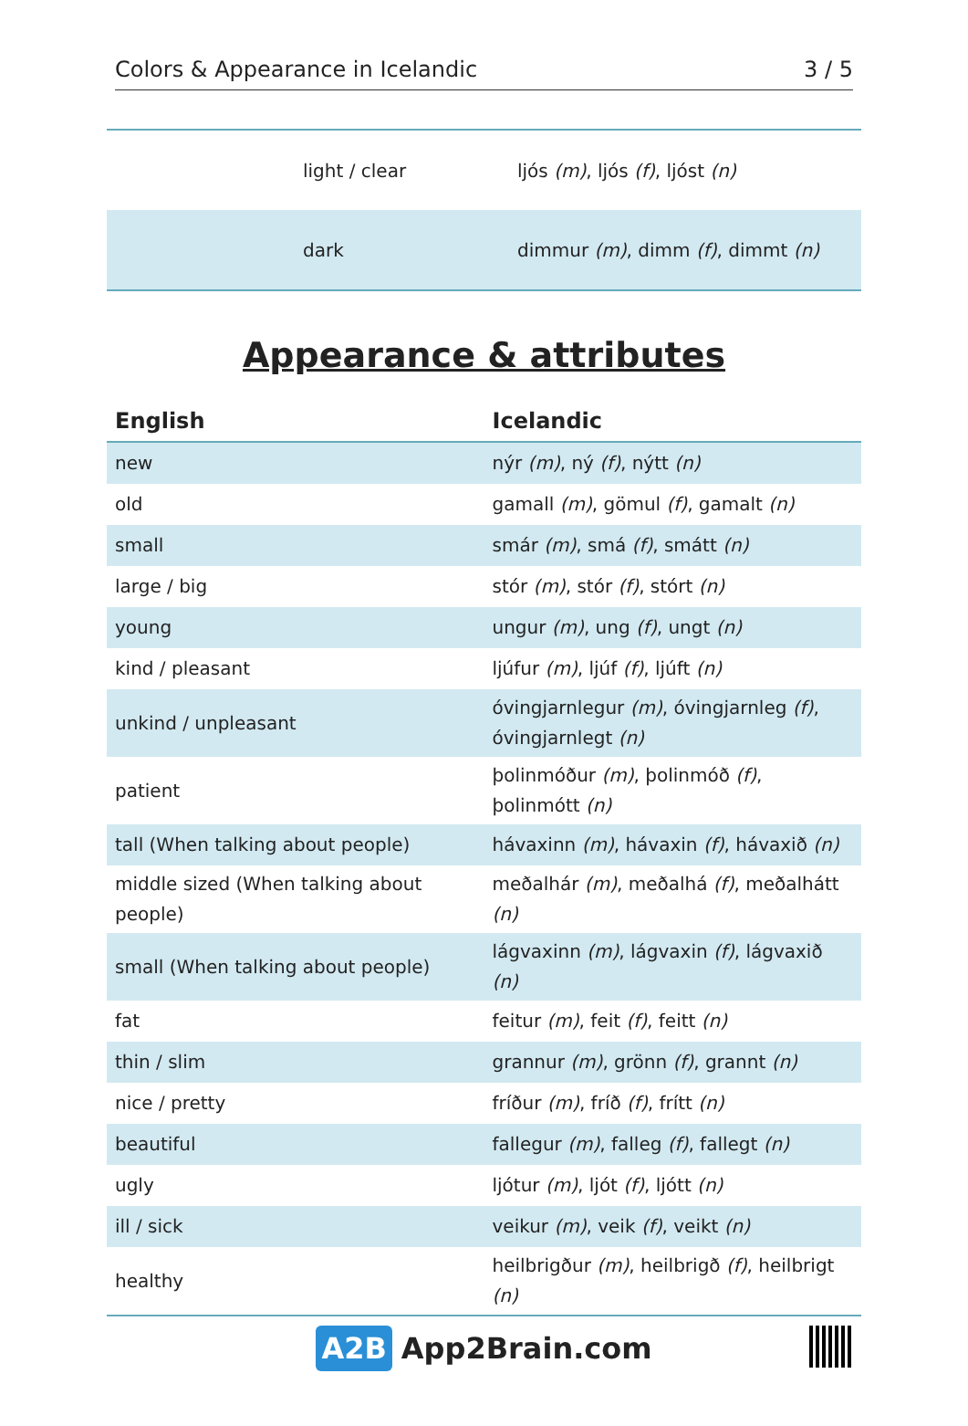Colors & Appearance in Icelandic 3 / 5
| light / clear | ljós (m) , ljós (f) , ljóst (n) |
| dark | dimmur (m) , dimm (f) , dimmt (n) |
Appearance & attributes
| English | Icelandic |
| --- | --- |
| new | nýr (m) , ný (f) , nýtt (n) |
| old | gamall (m) , gömul (f) , gamalt (n) |
| small | smár (m) , smá (f) , smátt (n) |
| large / big | stór (m) , stór (f) , stórt (n) |
| young | ungur (m) , ung (f) , ungt (n) |
| kind / pleasant | ljúfur (m) , ljúf (f) , ljúft (n) |
| unkind / unpleasant | óvingjarnlegur (m) , óvingjarnleg (f) , óvingjarnlegt (n) |
| patient | þolinmóður (m) , þolinmóð (f) , þolinmótt (n) |
| tall (When talking about people) | hávaxinn (m) , hávaxin (f) , hávaxið (n) |
| middle sized (When talking about people) | meðalhár (m) , meðalhá (f) , meðalhátt (n) |
| small (When talking about people) | lágvaxinn (m) , lágvaxin (f) , lágvaxið (n) |
| fat | feitur (m) , feit (f) , feitt (n) |
| thin / slim | grannur (m) , grönn (f) , grannt (n) |
| nice / pretty | fríður (m) , fríð (f) , frítt (n) |
| beautiful | fallegur (m) , falleg (f) , fallegt (n) |
| ugly | ljótur (m) , ljót (f) , ljótt (n) |
| ill / sick | veikur (m) , veik (f) , veikt (n) |
| healthy | heilbrigður (m) , heilbrigð (f) , heilbrigt (n) |
A2B App2Brain.com